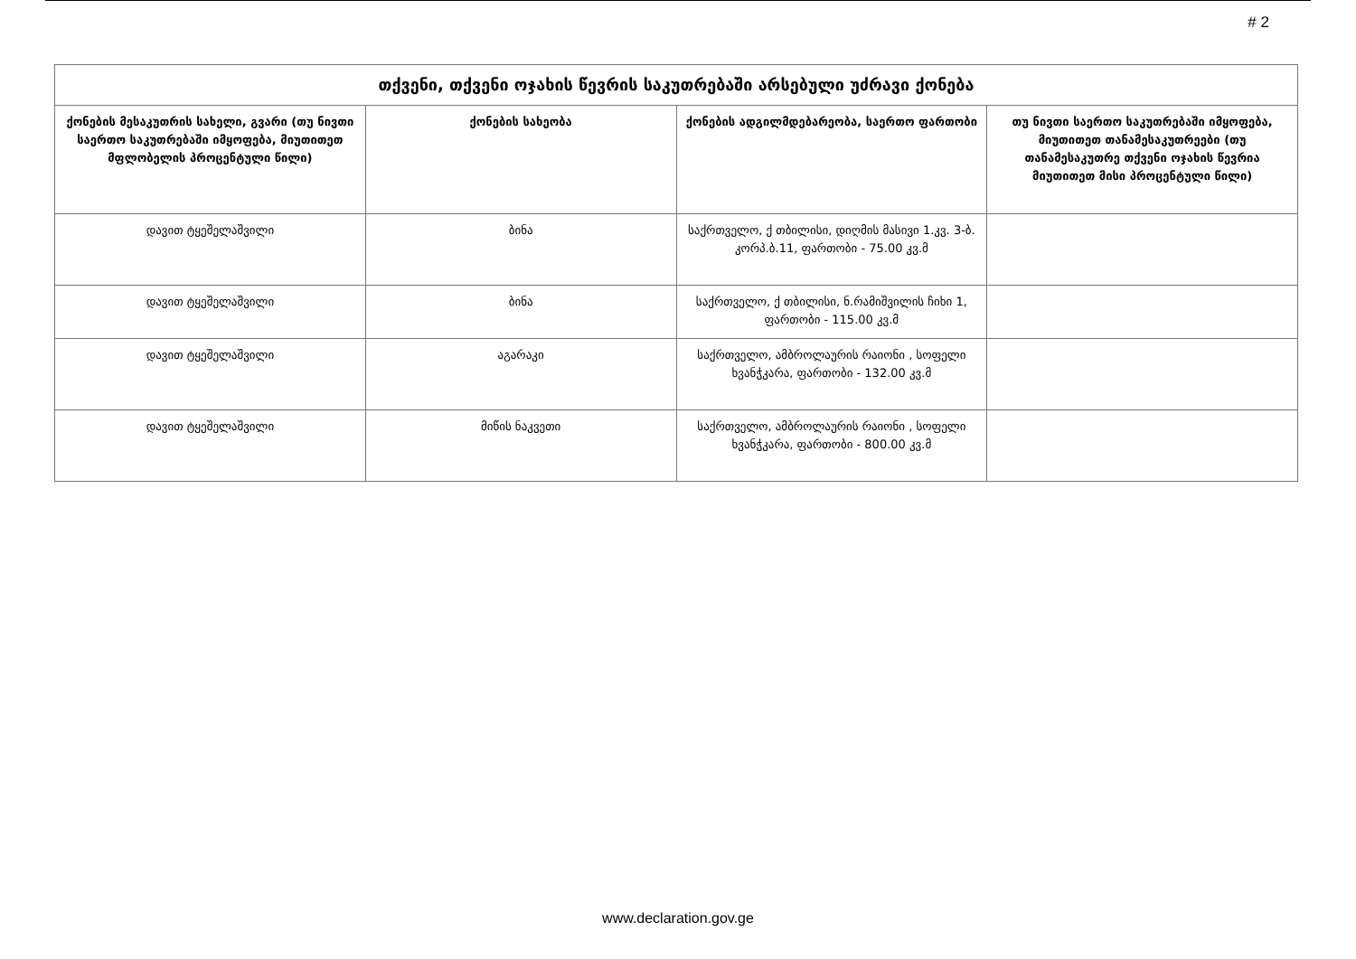# 2
| თქვენი, თქვენი ოჯახის წევრის საკუთრებაში არსებული უძრავი ქონება | | | |
| --- | --- | --- | --- |
| ქონების მესაკუთრის სახელი, გვარი (თუ ნივთი საერთო საკუთრებაში იმყოფება, მიუთითეთ მფლობელის პროცენტული წილი) | ქონების სახეობა | ქონების ადგილმდებარეობა, საერთო ფართობი | თუ ნივთი საერთო საკუთრებაში იმყოფება, მიუთითეთ თანამესაკუთრეები (თუ თანამესაკუთრე თქვენი ოჯახის წევრია მიუთითეთ მისი პროცენტული წილი) |
| დავით ტყეშელაშვილი | ბინა | საქრთველო, ქ თბილისი, დიღმის მასივი 1.კვ. 3-ბ. კორპ.ბ.11, ფართობი - 75.00 კვ.მ | |
| დავით ტყეშელაშვილი | ბინა | საქრთველო, ქ თბილისი, ნ.რამიშვილის ჩიხი 1, ფართობი - 115.00 კვ.მ | |
| დავით ტყეშელაშვილი | აგარაკი | საქრთველო, ამბროლაურის რაიონი , სოფელი ხვანჭკარა, ფართობი - 132.00 კვ.მ | |
| დავით ტყეშელაშვილი | მიწის ნაკვეთი | საქრთველო, ამბროლაურის რაიონი , სოფელი ხვანჭკარა, ფართობი - 800.00 კვ.მ | |
www.declaration.gov.ge